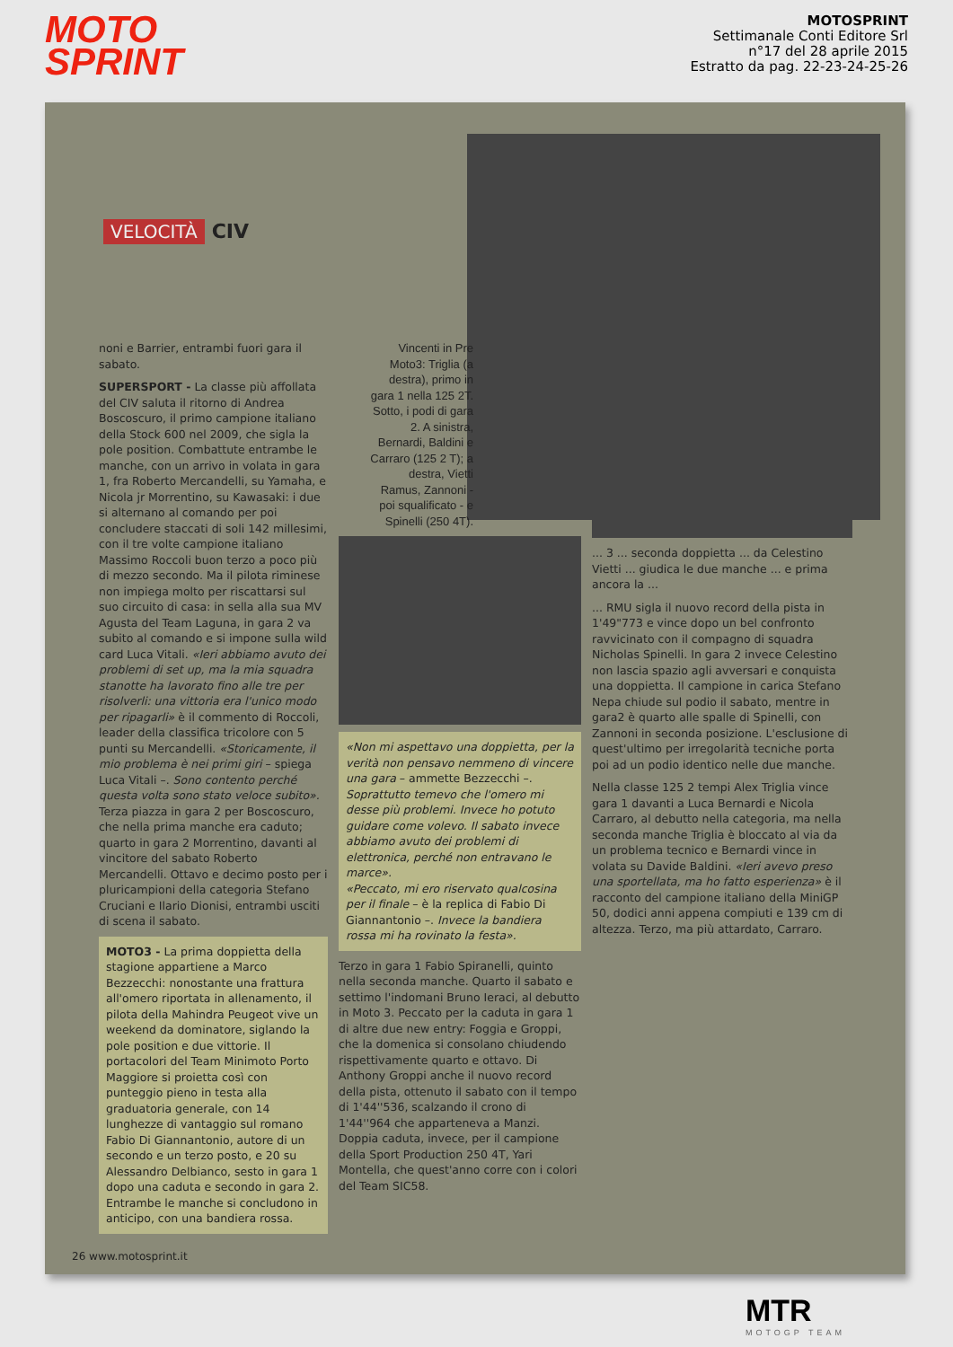MOTO
SPRINT
MOTOSPRINT
Settimanale Conti Editore Srl
n°17 del 28 aprile 2015
Estratto da pag. 22-23-24-25-26
VELOCITÀ CIV
noni e Barrier, entrambi fuori gara il sabato.
SUPERSPORT - La classe più affollata del CIV saluta il ritorno di Andrea Boscoscuro, il primo campione italiano della Stock 600 nel 2009, che sigla la pole position. Combattute entrambe le manche, con un arrivo in volata in gara 1, fra Roberto Mercandelli, su Yamaha, e Nicola jr Morrentino, su Kawasaki: i due si alternano al comando per poi concludere staccati di soli 142 millesimi, con il tre volte campione italiano Massimo Roccoli buon terzo a poco più di mezzo secondo. Ma il pilota riminese non impiega molto per riscattarsi sul suo circuito di casa: in sella alla sua MV Agusta del Team Laguna, in gara 2 va subito al comando e si impone sulla wild card Luca Vitali. «Ieri abbiamo avuto dei problemi di set up, ma la mia squadra stanotte ha lavorato fino alle tre per risolverli: una vittoria era l'unico modo per ripagarli» è il commento di Roccoli, leader della classifica tricolore con 5 punti su Mercandelli. «Storicamente, il mio problema è nei primi giri – spiega Luca Vitali –. Sono contento perché questa volta sono stato veloce subito». Terza piazza in gara 2 per Boscoscuro, che nella prima manche era caduto; quarto in gara 2 Morrentino, davanti al vincitore del sabato Roberto Mercandelli. Ottavo e decimo posto per i pluricampioni della categoria Stefano Cruciani e Ilario Dionisi, entrambi usciti di scena il sabato.
MOTO3 - La prima doppietta della stagione appartiene a Marco Bezzecchi: nonostante una frattura all'omero riportata in allenamento, il pilota della Mahindra Peugeot vive un weekend da dominatore, siglando la pole position e due vittorie. Il portacolori del Team Minimoto Porto Maggiore si proietta così con punteggio pieno in testa alla graduatoria generale, con 14 lunghezze di vantaggio sul romano Fabio Di Giannantonio, autore di un secondo e un terzo posto, e 20 su Alessandro Delbianco, sesto in gara 1 dopo una caduta e secondo in gara 2. Entrambe le manche si concludono in anticipo, con una bandiera rossa.
Vincenti in Pre Moto3: Triglia (a destra), primo in gara 1 nella 125 2T. Sotto, i podi di gara 2. A sinistra, Bernardi, Baldini e Carraro (125 2 T); a destra, Vietti Ramus, Zannoni - poi squalificato - e Spinelli (250 4T).
«Non mi aspettavo una doppietta, per la verità non pensavo nemmeno di vincere una gara – ammette Bezzecchi –. Soprattutto temevo che l'omero mi desse più problemi. Invece ho potuto guidare come volevo. Il sabato invece abbiamo avuto dei problemi di elettronica, perché non entravano le marce».
«Peccato, mi ero riservato qualcosina per il finale – è la replica di Fabio Di Giannantonio –. Invece la bandiera rossa mi ha rovinato la festa».
Terzo in gara 1 Fabio Spiranelli, quinto nella seconda manche. Quarto il sabato e settimo l'indomani Bruno Ieraci, al debutto in Moto 3. Peccato per la caduta in gara 1 di altre due new entry: Foggia e Groppi, che la domenica si consolano chiudendo rispettivamente quarto e ottavo. Di Anthony Groppi anche il nuovo record della pista, ottenuto il sabato con il tempo di 1'44''536, scalzando il crono di 1'44''964 che apparteneva a Manzi. Doppia caduta, invece, per il campione della Sport Production 250 4T, Yari Montella, che quest'anno corre con i colori del Team SIC58.
... 3 ... seconda doppietta ... da Celestino Vietti ... giudica le due manche ... e prima ancora la ...
... RMU sigla il nuovo record della pista in 1'49"773 e vince dopo un bel confronto ravvicinato con il compagno di squadra Nicholas Spinelli. In gara 2 invece Celestino non lascia spazio agli avversari e conquista una doppietta. Il campione in carica Stefano Nepa chiude sul podio il sabato, mentre in gara2 è quarto alle spalle di Spinelli, con Zannoni in seconda posizione. L'esclusione di quest'ultimo per irregolarità tecniche porta poi ad un podio identico nelle due manche.
Nella classe 125 2 tempi Alex Triglia vince gara 1 davanti a Luca Bernardi e Nicola Carraro, al debutto nella categoria, ma nella seconda manche Triglia è bloccato al via da un problema tecnico e Bernardi vince in volata su Davide Baldini. «Ieri avevo preso una sportellata, ma ho fatto esperienza» è il racconto del campione italiano della MiniGP 50, dodici anni appena compiuti e 139 cm di altezza. Terzo, ma più attardato, Carraro.
26 www.motosprint.it
MTR
MOTOGP TEAM